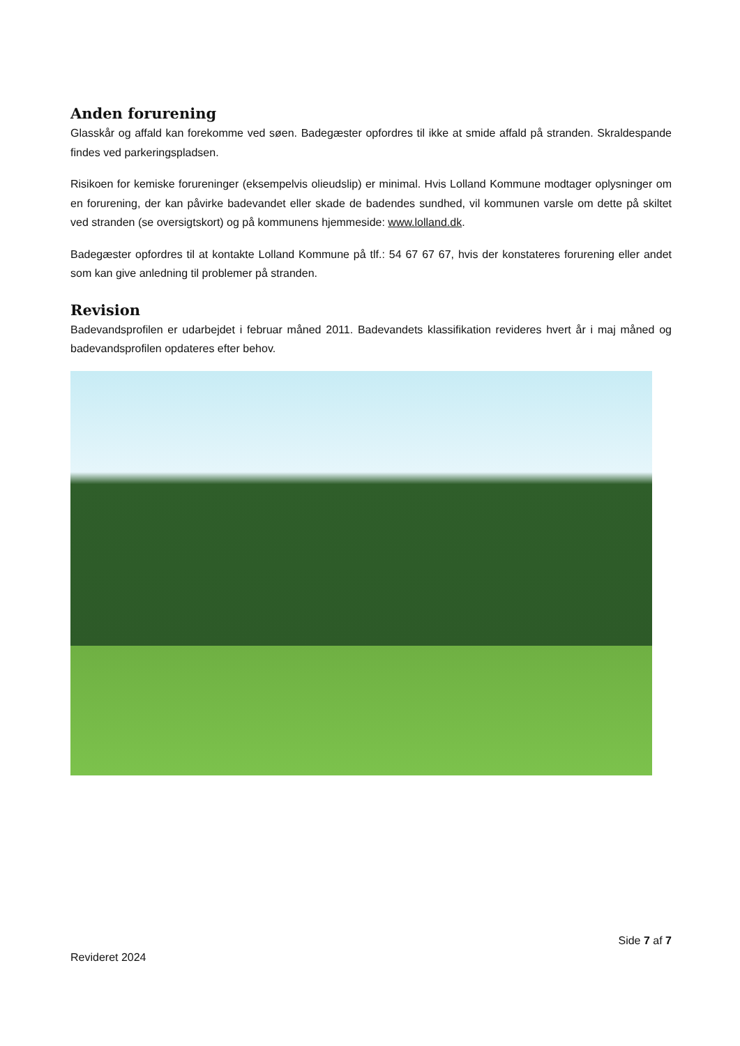Anden forurening
Glasskår og affald kan forekomme ved søen. Badegæster opfordres til ikke at smide affald på stranden. Skraldespande findes ved parkeringspladsen.
Risikoen for kemiske forureninger (eksempelvis olieudslip) er minimal. Hvis Lolland Kommune modtager oplysninger om en forurening, der kan påvirke badevandet eller skade de badendes sundhed, vil kommunen varsle om dette på skiltet ved stranden (se oversigtskort) og på kommunens hjemmeside: www.lolland.dk.
Badegæster opfordres til at kontakte Lolland Kommune på tlf.: 54 67 67 67, hvis der konstateres forurening eller andet som kan give anledning til problemer på stranden.
Revision
Badevandsprofilen er udarbejdet i februar måned 2011. Badevandets klassifikation revideres hvert år i maj måned og badevandsprofilen opdateres efter behov.
Side 7 af 7
Revideret 2024